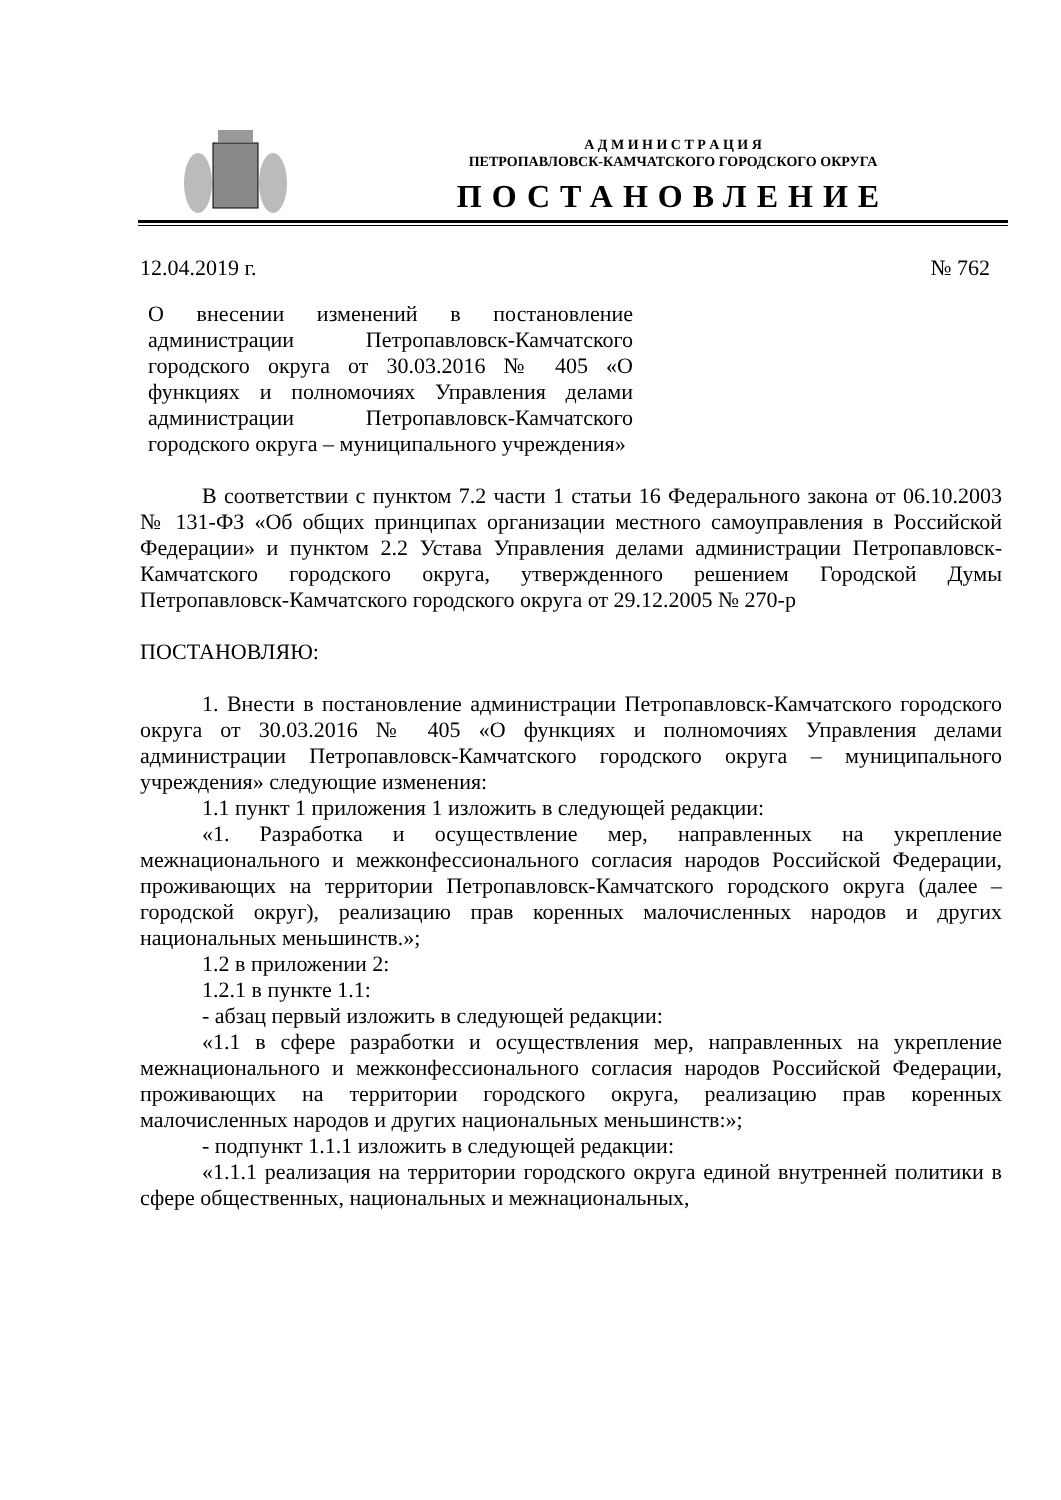А Д М И Н И С Т Р А Ц И Я
ПЕТРОПАВЛОВСК-КАМЧАТСКОГО ГОРОДСКОГО ОКРУГА
ПОСТАНОВЛЕНИЕ
12.04.2019 г. № 762
О внесении изменений в постановление администрации Петропавловск-Камчатского городского округа от 30.03.2016 № 405 «О функциях и полномочиях Управления делами администрации Петропавловск-Камчатского городского округа – муниципального учреждения»
В соответствии с пунктом 7.2 части 1 статьи 16 Федерального закона от 06.10.2003 № 131-ФЗ «Об общих принципах организации местного самоуправления в Российской Федерации» и пунктом 2.2 Устава Управления делами администрации Петропавловск-Камчатского городского округа, утвержденного решением Городской Думы Петропавловск-Камчатского городского округа от 29.12.2005 № 270-р
ПОСТАНОВЛЯЮ:
1. Внести в постановление администрации Петропавловск-Камчатского городского округа от 30.03.2016 № 405 «О функциях и полномочиях Управления делами администрации Петропавловск-Камчатского городского округа – муниципального учреждения» следующие изменения:
1.1 пункт 1 приложения 1 изложить в следующей редакции:
«1. Разработка и осуществление мер, направленных на укрепление межнационального и межконфессионального согласия народов Российской Федерации, проживающих на территории Петропавловск-Камчатского городского округа (далее – городской округ), реализацию прав коренных малочисленных народов и других национальных меньшинств.»;
1.2 в приложении 2:
1.2.1 в пункте 1.1:
- абзац первый изложить в следующей редакции:
«1.1 в сфере разработки и осуществления мер, направленных на укрепление межнационального и межконфессионального согласия народов Российской Федерации, проживающих на территории городского округа, реализацию прав коренных малочисленных народов и других национальных меньшинств:»;
- подпункт 1.1.1 изложить в следующей редакции:
«1.1.1 реализация на территории городского округа единой внутренней политики в сфере общественных, национальных и межнациональных,